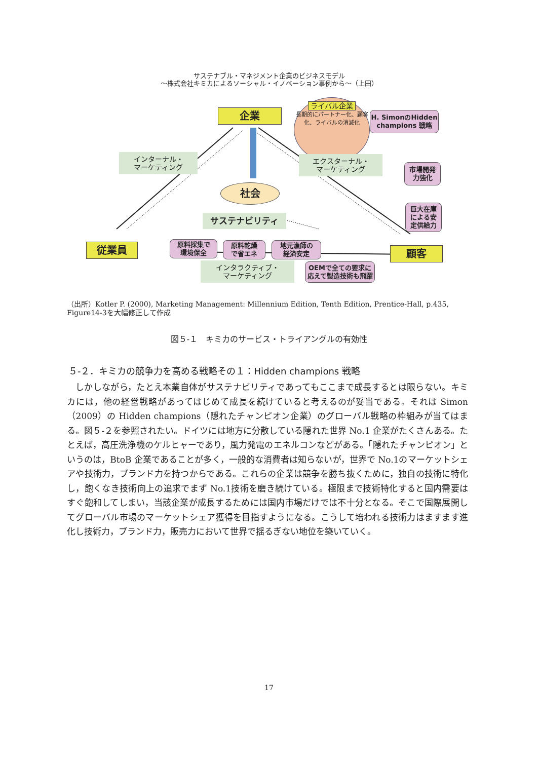サステナブル・マネジメント企業のビジネスモデル
～株式会社キミカによるソーシャル・イノベーション事例から～（上田）
企業
ライバル企業
長期的にパートナー化、顧客化、ライバルの消滅化
H. SimonのHidden champions 戦略
インターナル・
マーケティング
エクスターナル・
マーケティング
市場開発
力強化
巨大在庫
による安
定供給力
社会
サステナビリティ
原料採集で
環境保全
原料乾燥
で省エネ
地元漁師の
経済安定
従業員 顧客
インタラクティブ・
マーケティング
OEMで全ての要求に応えて製造技術も飛躍
（出所）Kotler P. (2000), Marketing Management: Millennium Edition, Tenth Edition, Prentice-Hall, p.435, Figure14-3を大幅修正して作成
図５-１　キミカのサービス・トライアングルの有効性
５-２．キミカの競争力を高める戦略その１：Hidden champions 戦略
しかしながら，たとえ本業自体がサステナビリティであってもここまで成長するとは限らない。キミカには，他の経営戦略があってはじめて成長を続けていると考えるのが妥当である。それは Simon（2009）の Hidden champions（隠れたチャンピオン企業）のグローバル戦略の枠組みが当てはまる。図５-２を参照されたい。ドイツには地方に分散している隠れた世界 No.1 企業がたくさんある。たとえば，高圧洗浄機のケルヒャーであり，風力発電のエネルコンなどがある。「隠れたチャンピオン」というのは，BtoB 企業であることが多く，一般的な消費者は知らないが，世界で No.1のマーケットシェアや技術力，ブランド力を持つからである。これらの企業は競争を勝ち抜くために，独自の技術に特化し，飽くなき技術向上の追求でまず No.1技術を磨き続けている。極限まで技術特化すると国内需要はすぐ飽和してしまい，当該企業が成長するためには国内市場だけでは不十分となる。そこで国際展開してグローバル市場のマーケットシェア獲得を目指すようになる。こうして培われる技術力はますます進化し技術力，ブランド力，販売力において世界で揺るぎない地位を築いていく。
17